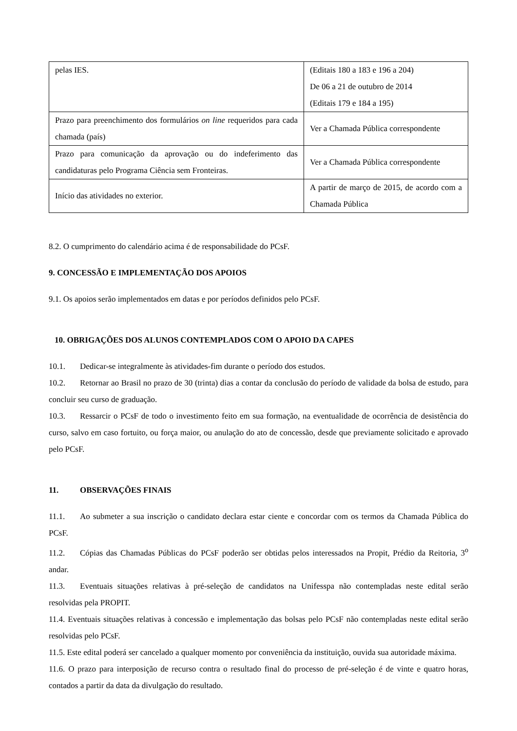| pelas IES. | (Editais 180 a 183 e 196 a 204) De 06 a 21 de outubro de 2014 (Editais 179 e 184 a 195) |
| Prazo para preenchimento dos formulários on line requeridos para cada chamada (país) | Ver a Chamada Pública correspondente |
| Prazo para comunicação da aprovação ou do indeferimento das candidaturas pelo Programa Ciência sem Fronteiras. | Ver a Chamada Pública correspondente |
| Início das atividades no exterior. | A partir de março de 2015, de acordo com a Chamada Pública |
8.2. O cumprimento do calendário acima é de responsabilidade do PCsF.
9. CONCESSÃO E IMPLEMENTAÇÃO DOS APOIOS
9.1. Os apoios serão implementados em datas e por períodos definidos pelo PCsF.
10. OBRIGAÇÕES DOS ALUNOS CONTEMPLADOS COM O APOIO DA CAPES
10.1. Dedicar-se integralmente às atividades-fim durante o período dos estudos.
10.2. Retornar ao Brasil no prazo de 30 (trinta) dias a contar da conclusão do período de validade da bolsa de estudo, para concluir seu curso de graduação.
10.3. Ressarcir o PCsF de todo o investimento feito em sua formação, na eventualidade de ocorrência de desistência do curso, salvo em caso fortuito, ou força maior, ou anulação do ato de concessão, desde que previamente solicitado e aprovado pelo PCsF.
11. OBSERVAÇÕES FINAIS
11.1. Ao submeter a sua inscrição o candidato declara estar ciente e concordar com os termos da Chamada Pública do PCsF.
11.2. Cópias das Chamadas Públicas do PCsF poderão ser obtidas pelos interessados na Propit, Prédio da Reitoria, 3<sup>o</sup> andar.
11.3. Eventuais situações relativas à pré-seleção de candidatos na Unifesspa não contempladas neste edital serão resolvidas pela PROPIT.
11.4. Eventuais situações relativas à concessão e implementação das bolsas pelo PCsF não contempladas neste edital serão resolvidas pelo PCsF.
11.5. Este edital poderá ser cancelado a qualquer momento por conveniência da instituição, ouvida sua autoridade máxima.
11.6. O prazo para interposição de recurso contra o resultado final do processo de pré-seleção é de vinte e quatro horas, contados a partir da data da divulgação do resultado.